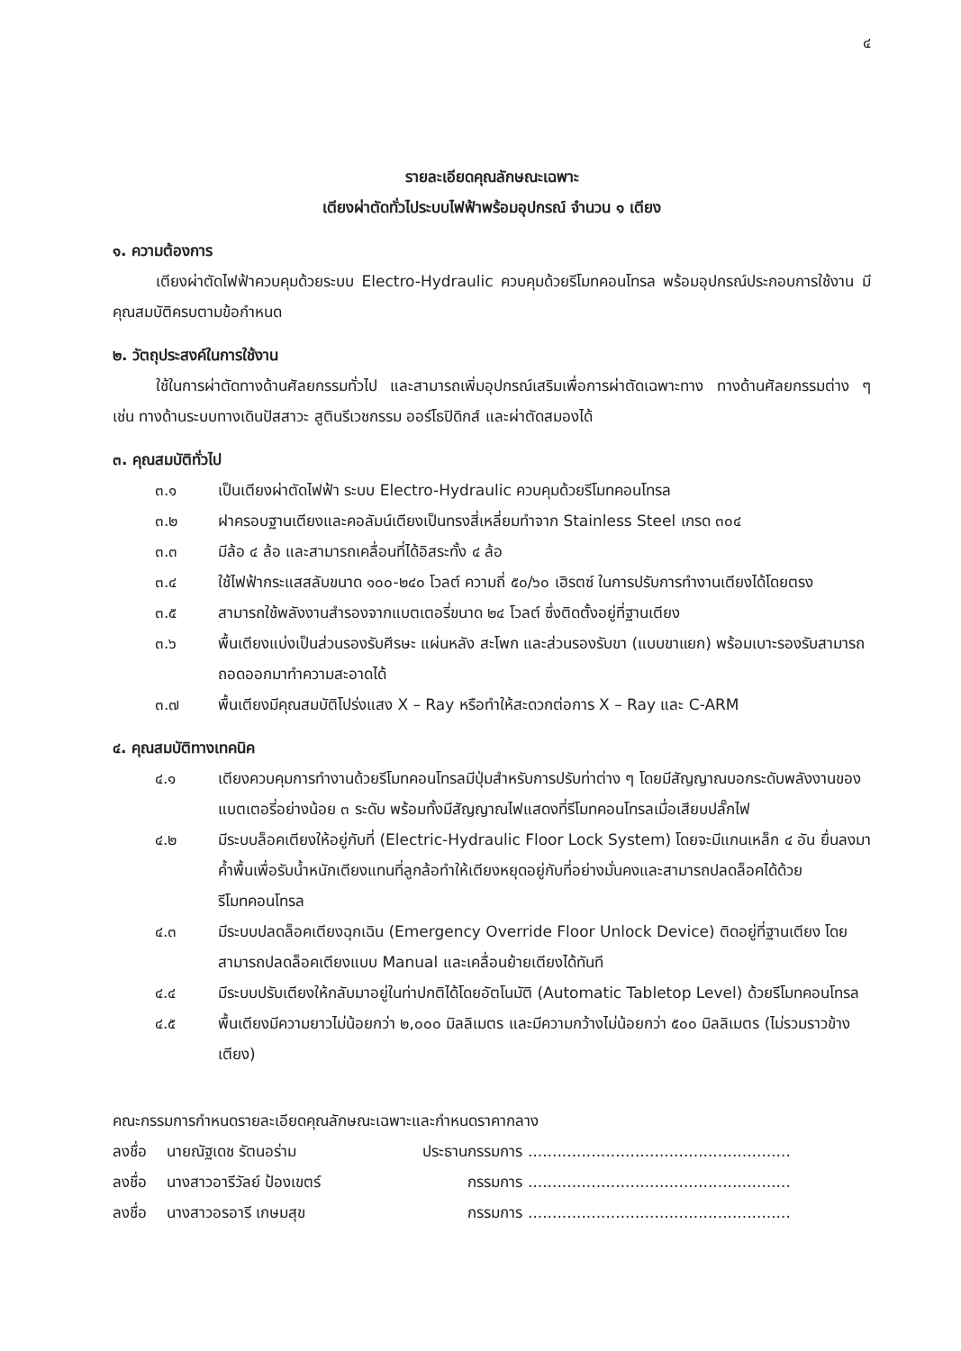๔
รายละเอียดคุณลักษณะเฉพาะ
เตียงผ่าตัดทั่วไประบบไฟฟ้าพร้อมอุปกรณ์ จำนวน ๑ เตียง
๑. ความต้องการ
เตียงผ่าตัดไฟฟ้าควบคุมด้วยระบบ Electro-Hydraulic ควบคุมด้วยรีโมทคอนโทรล พร้อมอุปกรณ์ประกอบการใช้งาน มีคุณสมบัติครบตามข้อกำหนด
๒. วัตถุประสงค์ในการใช้งาน
ใช้ในการผ่าตัดทางด้านศัลยกรรมทั่วไป และสามารถเพิ่มอุปกรณ์เสริมเพื่อการผ่าตัดเฉพาะทาง ทางด้านศัลยกรรมต่าง ๆ เช่น ทางด้านระบบทางเดินปัสสาวะ สูตินรีเวชกรรม ออร์โธปิดิกส์ และผ่าตัดสมองได้
๓. คุณสมบัติทั่วไป
๓.๑ เป็นเตียงผ่าตัดไฟฟ้า ระบบ Electro-Hydraulic ควบคุมด้วยรีโมทคอนโทรล
๓.๒ ฝาครอบฐานเตียงและคอลัมน์เตียงเป็นทรงสี่เหลี่ยมทำจาก Stainless Steel เกรด ๓๐๔
๓.๓ มีล้อ ๔ ล้อ และสามารถเคลื่อนที่ได้อิสระทั้ง ๔ ล้อ
๓.๔ ใช้ไฟฟ้ากระแสสลับขนาด ๑๐๐-๒๔๐ โวลต์ ความถี่ ๕๐/๖๐ เฮิรตซ์ ในการปรับการทำงานเตียงได้โดยตรง
๓.๕ สามารถใช้พลังงานสำรองจากแบตเตอรี่ขนาด ๒๔ โวลต์ ซึ่งติดตั้งอยู่ที่ฐานเตียง
๓.๖ พื้นเตียงแบ่งเป็นส่วนรองรับศีรษะ แผ่นหลัง สะโพก และส่วนรองรับขา (แบบขาแยก) พร้อมเบาะรองรับสามารถถอดออกมาทำความสะอาดได้
๓.๗ พื้นเตียงมีคุณสมบัติโปร่งแสง X – Ray หรือทำให้สะดวกต่อการ X – Ray และ C-ARM
๔. คุณสมบัติทางเทคนิค
๔.๑ เตียงควบคุมการทำงานด้วยรีโมทคอนโทรลมีปุ่มสำหรับการปรับท่าต่าง ๆ โดยมีสัญญาณบอกระดับพลังงานของแบตเตอรี่อย่างน้อย ๓ ระดับ พร้อมทั้งมีสัญญาณไฟแสดงที่รีโมทคอนโทรลเมื่อเสียบปลั๊กไฟ
๔.๒ มีระบบล็อคเตียงให้อยู่กับที่ (Electric-Hydraulic Floor Lock System) โดยจะมีแกนเหล็ก ๔ อัน ยื่นลงมาค้ำพื้นเพื่อรับน้ำหนักเตียงแทนที่ลูกล้อทำให้เตียงหยุดอยู่กับที่อย่างมั่นคงและสามารถปลดล็อคได้ด้วยรีโมทคอนโทรล
๔.๓ มีระบบปลดล็อคเตียงฉุกเฉิน (Emergency Override Floor Unlock Device) ติดอยู่ที่ฐานเตียง โดยสามารถปลดล็อคเตียงแบบ Manual และเคลื่อนย้ายเตียงได้ทันที
๔.๔ มีระบบปรับเตียงให้กลับมาอยู่ในท่าปกติได้โดยอัตโนมัติ (Automatic Tabletop Level) ด้วยรีโมทคอนโทรล
๔.๕ พื้นเตียงมีความยาวไม่น้อยกว่า ๒,๐๐๐ มิลลิเมตร และมีความกว้างไม่น้อยกว่า ๕๐๐ มิลลิเมตร (ไม่รวมราวข้างเตียง)
คณะกรรมการกำหนดรายละเอียดคุณลักษณะเฉพาะและกำหนดราคากลาง
ลงชื่อ นายณัฐเดช รัตนอร่าม ประธานกรรมการ......................................................
ลงชื่อ นางสาวอารีวัลย์ ป้องเขตร์ กรรมการ......................................................
ลงชื่อ นางสาวอรอารี เกษมสุข กรรมการ......................................................